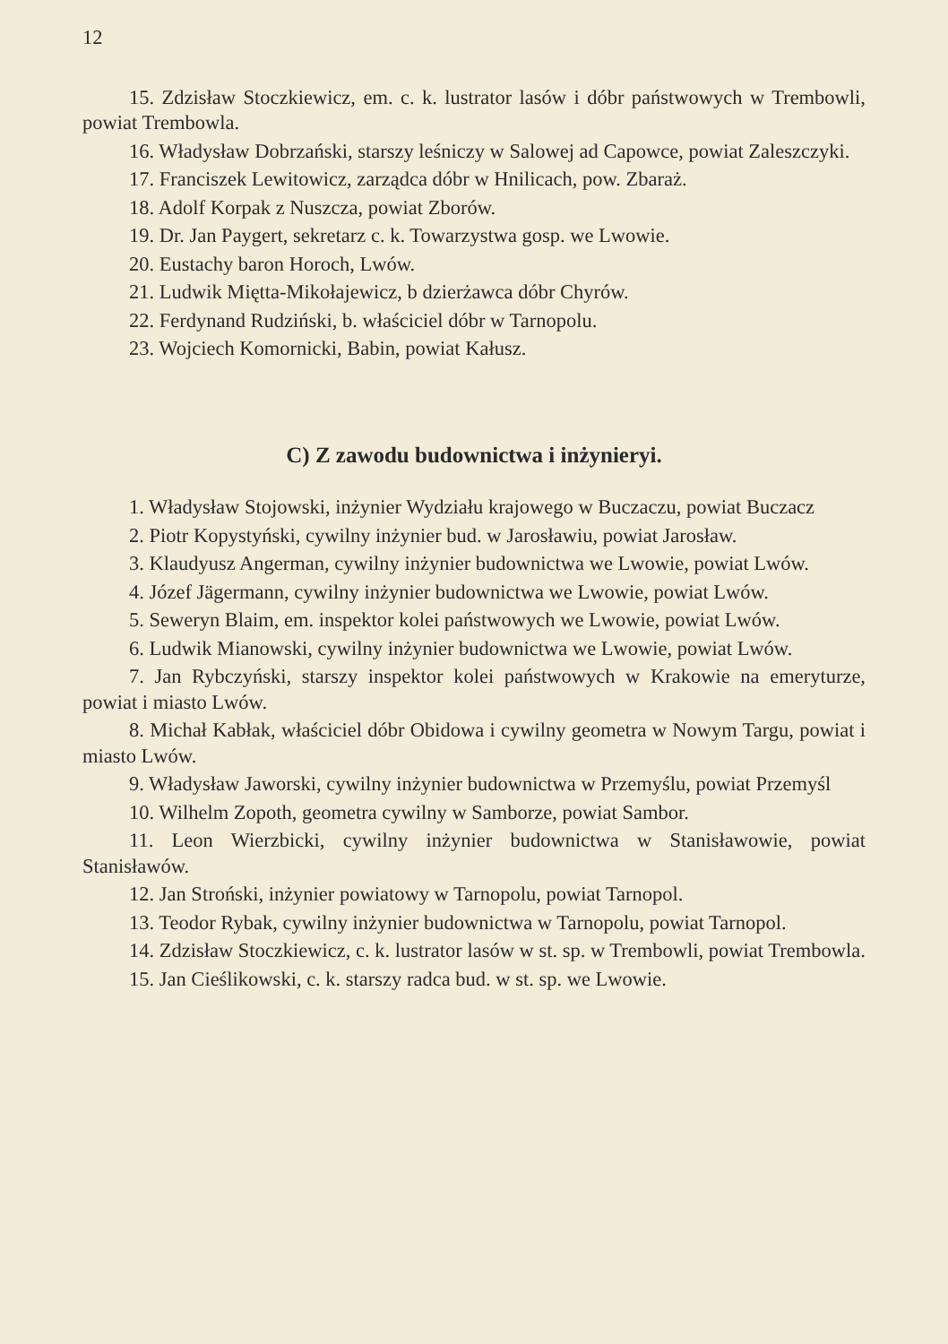12
15. Zdzisław Stoczkiewicz, em. c. k. lustrator lasów i dóbr państwowych w Trembowli, powiat Trembowla.
16. Władysław Dobrzański, starszy leśniczy w Salowej ad Capowce, powiat Zaleszczyki.
17. Franciszek Lewitowicz, zarządca dóbr w Hnilicach, pow. Zbaraż.
18. Adolf Korpak z Nuszcza, powiat Zborów.
19. Dr. Jan Paygert, sekretarz c. k. Towarzystwa gosp. we Lwowie.
20. Eustachy baron Horoch, Lwów.
21. Ludwik Miętta-Mikołajewicz, b dzierżawca dóbr Chyrów.
22. Ferdynand Rudziński, b. właściciel dóbr w Tarnopolu.
23. Wojciech Komornicki, Babin, powiat Kałusz.
C) Z zawodu budownictwa i inżynieryi.
1. Władysław Stojowski, inżynier Wydziału krajowego w Buczaczu, powiat Buczacz
2. Piotr Kopystyński, cywilny inżynier bud. w Jarosławiu, powiat Jarosław.
3. Klaudyusz Angerman, cywilny inżynier budownictwa we Lwowie, powiat Lwów.
4. Józef Jägermann, cywilny inżynier budownictwa we Lwowie, powiat Lwów.
5. Seweryn Blaim, em. inspektor kolei państwowych we Lwowie, powiat Lwów.
6. Ludwik Mianowski, cywilny inżynier budownictwa we Lwowie, powiat Lwów.
7. Jan Rybczyński, starszy inspektor kolei państwowych w Krakowie na emeryturze, powiat i miasto Lwów.
8. Michał Kabłak, właściciel dóbr Obidowa i cywilny geometra w Nowym Targu, powiat i miasto Lwów.
9. Władysław Jaworski, cywilny inżynier budownictwa w Przemyślu, powiat Przemyśl
10. Wilhelm Zopoth, geometra cywilny w Samborze, powiat Sambor.
11. Leon Wierzbicki, cywilny inżynier budownictwa w Stanisławowie, powiat Stanisławów.
12. Jan Stroński, inżynier powiatowy w Tarnopolu, powiat Tarnopol.
13. Teodor Rybak, cywilny inżynier budownictwa w Tarnopolu, powiat Tarnopol.
14. Zdzisław Stoczkiewicz, c. k. lustrator lasów w st. sp. w Trembowli, powiat Trembowla.
15. Jan Cieślikowski, c. k. starszy radca bud. w st. sp. we Lwowie.